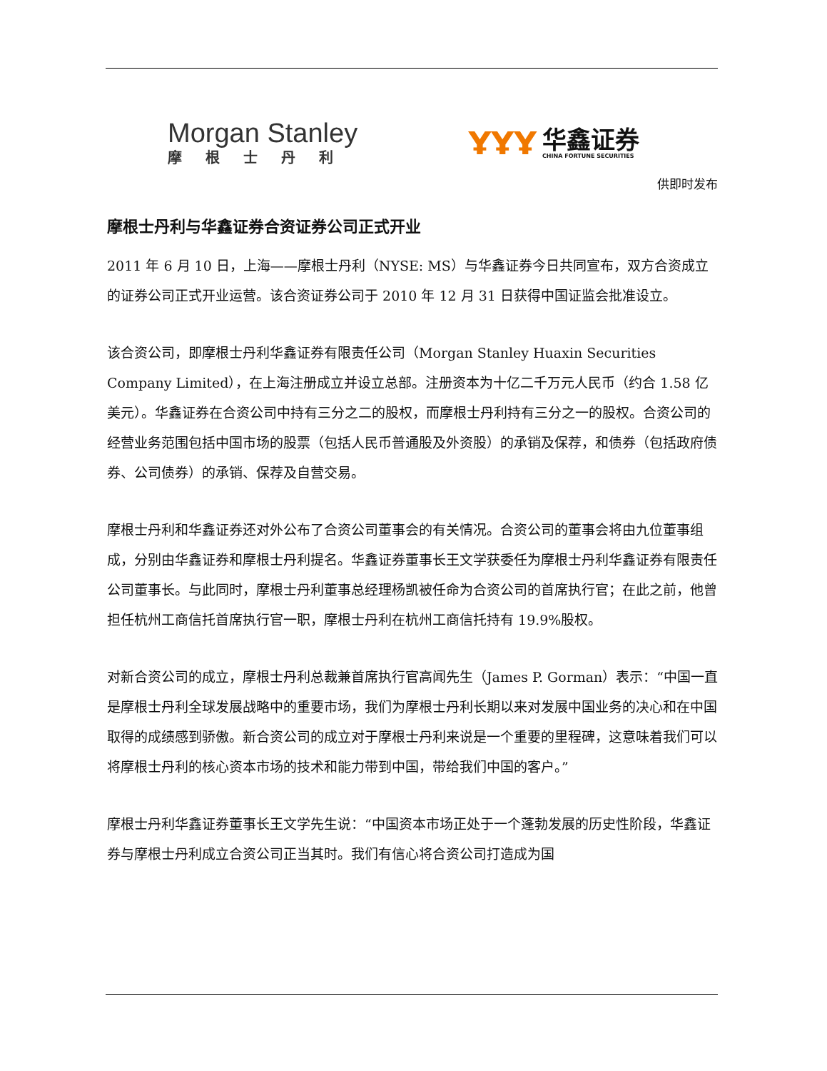Morgan Stanley
摩根士丹利
ҰҰҰ
华鑫证券
CHINA FORTUNE SECURITIES
供即时发布
摩根士丹利与华鑫证券合资证券公司正式开业
2011 年 6 月 10 日，上海——摩根士丹利（NYSE: MS）与华鑫证券今日共同宣布，双方合资成立的证券公司正式开业运营。该合资证券公司于 2010 年 12 月 31 日获得中国证监会批准设立。
该合资公司，即摩根士丹利华鑫证券有限责任公司（Morgan Stanley Huaxin Securities Company Limited），在上海注册成立并设立总部。注册资本为十亿二千万元人民币（约合 1.58 亿美元）。华鑫证券在合资公司中持有三分之二的股权，而摩根士丹利持有三分之一的股权。合资公司的经营业务范围包括中国市场的股票（包括人民币普通股及外资股）的承销及保荐，和债券（包括政府债券、公司债券）的承销、保荐及自营交易。
摩根士丹利和华鑫证券还对外公布了合资公司董事会的有关情况。合资公司的董事会将由九位董事组成，分别由华鑫证券和摩根士丹利提名。华鑫证券董事长王文学获委任为摩根士丹利华鑫证券有限责任公司董事长。与此同时，摩根士丹利董事总经理杨凯被任命为合资公司的首席执行官；在此之前，他曾担任杭州工商信托首席执行官一职，摩根士丹利在杭州工商信托持有 19.9%股权。
对新合资公司的成立，摩根士丹利总裁兼首席执行官高闻先生（James P. Gorman）表示：“中国一直是摩根士丹利全球发展战略中的重要市场，我们为摩根士丹利长期以来对发展中国业务的决心和在中国取得的成绩感到骄傲。新合资公司的成立对于摩根士丹利来说是一个重要的里程碑，这意味着我们可以将摩根士丹利的核心资本市场的技术和能力带到中国，带给我们中国的客户。”
摩根士丹利华鑫证券董事长王文学先生说：“中国资本市场正处于一个蓬勃发展的历史性阶段，华鑫证券与摩根士丹利成立合资公司正当其时。我们有信心将合资公司打造成为国